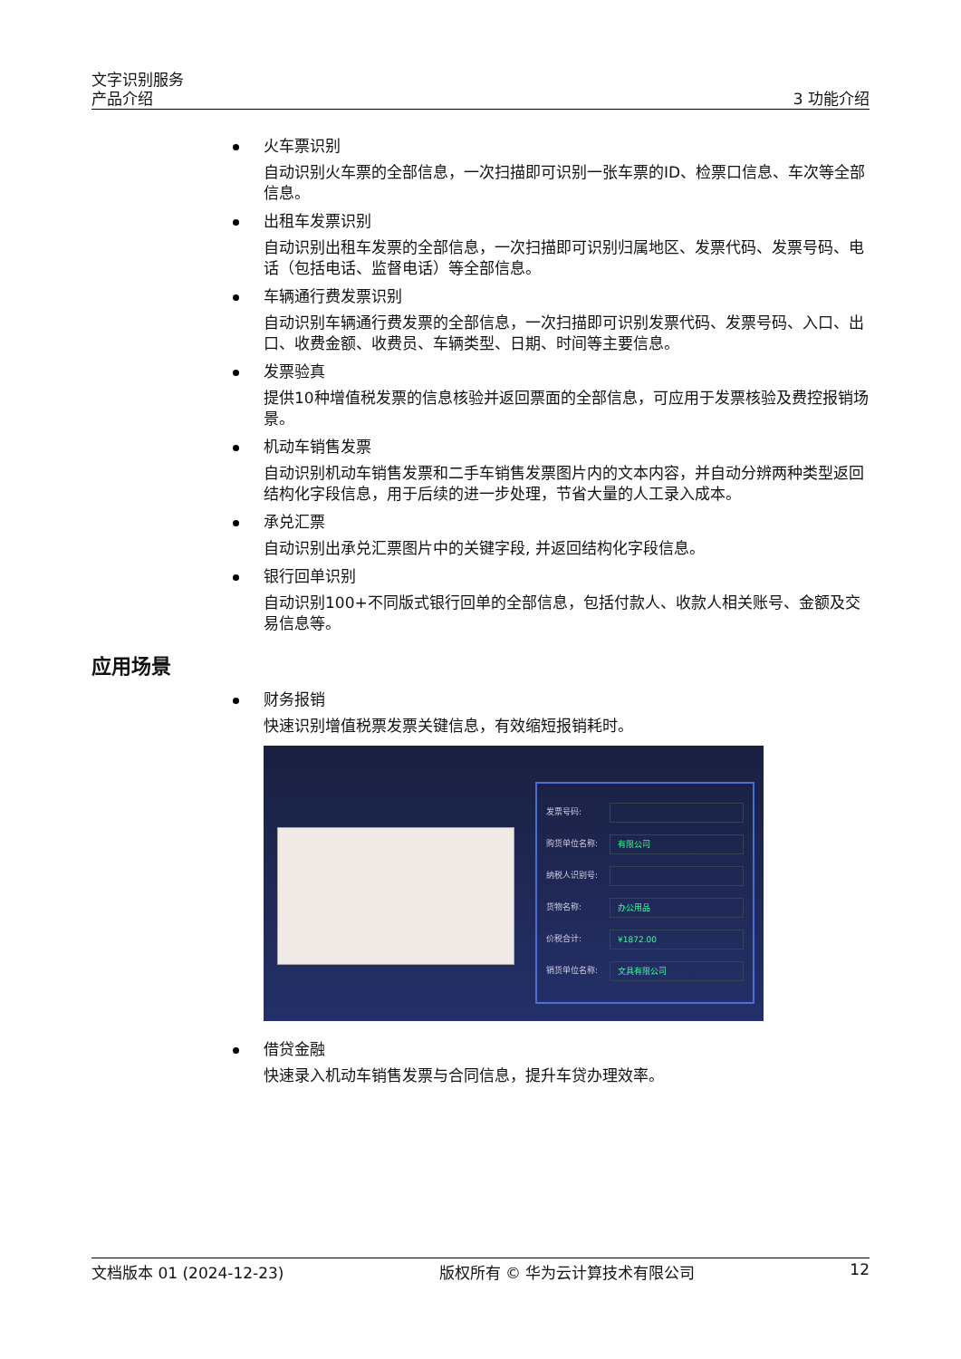文字识别服务
产品介绍
3 功能介绍
火车票识别
自动识别火车票的全部信息，一次扫描即可识别一张车票的ID、检票口信息、车次等全部信息。
出租车发票识别
自动识别出租车发票的全部信息，一次扫描即可识别归属地区、发票代码、发票号码、电话（包括电话、监督电话）等全部信息。
车辆通行费发票识别
自动识别车辆通行费发票的全部信息，一次扫描即可识别发票代码、发票号码、入口、出口、收费金额、收费员、车辆类型、日期、时间等主要信息。
发票验真
提供10种增值税发票的信息核验并返回票面的全部信息，可应用于发票核验及费控报销场景。
机动车销售发票
自动识别机动车销售发票和二手车销售发票图片内的文本内容，并自动分辨两种类型返回结构化字段信息，用于后续的进一步处理，节省大量的人工录入成本。
承兑汇票
自动识别出承兑汇票图片中的关键字段, 并返回结构化字段信息。
银行回单识别
自动识别100+不同版式银行回单的全部信息，包括付款人、收款人相关账号、金额及交易信息等。
应用场景
财务报销
快速识别增值税票发票关键信息，有效缩短报销耗时。
发票号码:
购货单位名称: 有限公司
纳税人识别号:
货物名称: 办公用品
价税合计: ¥1872.00
销货单位名称: 文具有限公司
借贷金融
快速录入机动车销售发票与合同信息，提升车贷办理效率。
文档版本 01 (2024-12-23) 版权所有 © 华为云计算技术有限公司 12